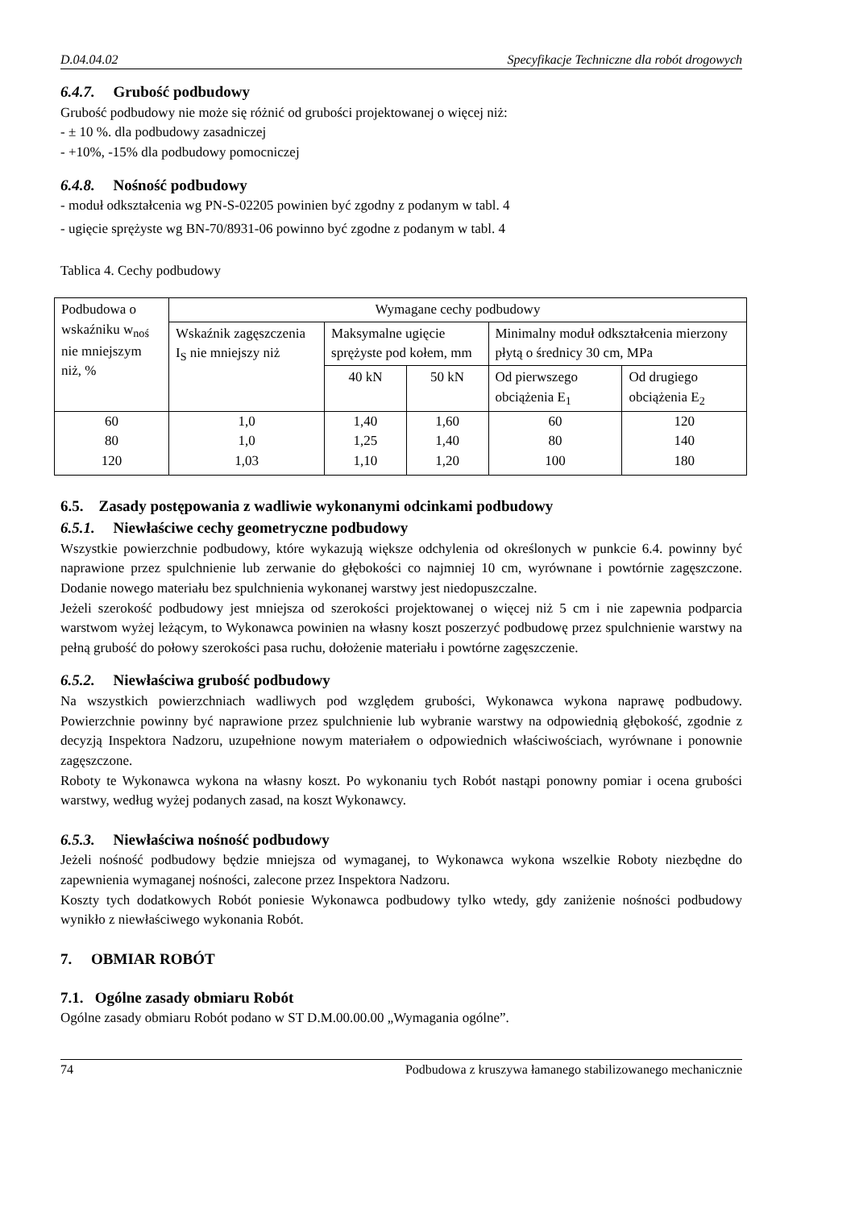D.04.04.02 Specyfikacje Techniczne dla robót drogowych
6.4.7. Grubość podbudowy
Grubość podbudowy nie może się różnić od grubości projektowanej o więcej niż:
- ± 10 %. dla podbudowy zasadniczej
- +10%, -15% dla podbudowy pomocniczej
6.4.8. Nośność podbudowy
- moduł odkształcenia wg PN-S-02205 powinien być zgodny z podanym w tabl. 4
- ugięcie sprężyste wg BN-70/8931-06 powinno być zgodne z podanym w tabl. 4
Tablica 4. Cechy podbudowy
| Podbudowa o wskaźniku w<sub>noś</sub> nie mniejszym niż, % | Wymagane cechy podbudowy | | | | |
| --- | --- | --- | --- | --- | --- |
| | Wskaźnik zagęszczenia I<sub>S</sub> nie mniejszy niż | Maksymalne ugięcie sprężyste pod kołem, mm | | Minimalny moduł odkształcenia mierzony płytą o średnicy 30 cm, MPa | |
| | | 40 kN | 50 kN | Od pierwszego obciążenia E<sub>1</sub> | Od drugiego obciążenia E<sub>2</sub> |
| 60 | 1,0 | 1,40 | 1,60 | 60 | 120 |
| 80 | 1,0 | 1,25 | 1,40 | 80 | 140 |
| 120 | 1,03 | 1,10 | 1,20 | 100 | 180 |
6.5. Zasady postępowania z wadliwie wykonanymi odcinkami podbudowy
6.5.1. Niewłaściwe cechy geometryczne podbudowy
Wszystkie powierzchnie podbudowy, które wykazują większe odchylenia od określonych w punkcie 6.4. powinny być naprawione przez spulchnienie lub zerwanie do głębokości co najmniej 10 cm, wyrównane i powtórnie zagęszczone. Dodanie nowego materiału bez spulchnienia wykonanej warstwy jest niedopuszczalne.
Jeżeli szerokość podbudowy jest mniejsza od szerokości projektowanej o więcej niż 5 cm i nie zapewnia podparcia warstwom wyżej leżącym, to Wykonawca powinien na własny koszt poszerzyć podbudowę przez spulchnienie warstwy na pełną grubość do połowy szerokości pasa ruchu, dołożenie materiału i powtórne zagęszczenie.
6.5.2. Niewłaściwa grubość podbudowy
Na wszystkich powierzchniach wadliwych pod względem grubości, Wykonawca wykona naprawę podbudowy. Powierzchnie powinny być naprawione przez spulchnienie lub wybranie warstwy na odpowiednią głębokość, zgodnie z decyzją Inspektora Nadzoru, uzupełnione nowym materiałem o odpowiednich właściwościach, wyrównane i ponownie zagęszczone.
Roboty te Wykonawca wykona na własny koszt. Po wykonaniu tych Robót nastąpi ponowny pomiar i ocena grubości warstwy, według wyżej podanych zasad, na koszt Wykonawcy.
6.5.3. Niewłaściwa nośność podbudowy
Jeżeli nośność podbudowy będzie mniejsza od wymaganej, to Wykonawca wykona wszelkie Roboty niezbędne do zapewnienia wymaganej nośności, zalecone przez Inspektora Nadzoru.
Koszty tych dodatkowych Robót poniesie Wykonawca podbudowy tylko wtedy, gdy zaniżenie nośności podbudowy wynikło z niewłaściwego wykonania Robót.
7. OBMIAR ROBÓT
7.1. Ogólne zasady obmiaru Robót
Ogólne zasady obmiaru Robót podano w ST D.M.00.00.00 „Wymagania ogólne”.
74 Podbudowa z kruszywa łamanego stabilizowanego mechanicznie